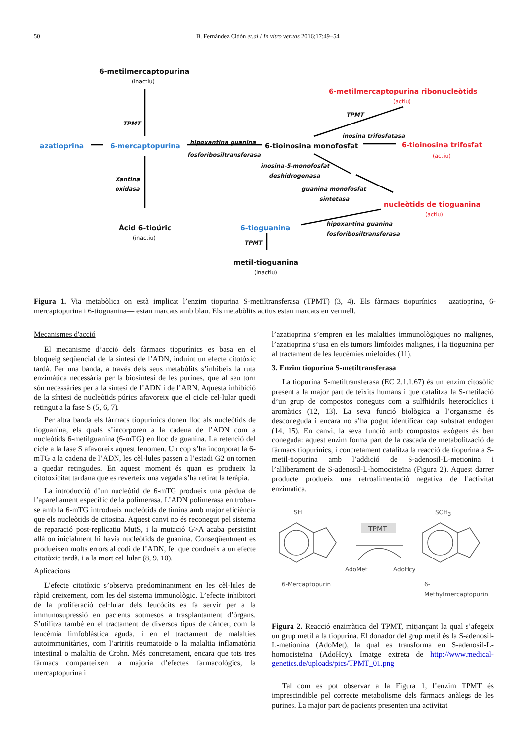50 B. Fernández Cidón et.al / In vitro veritas 2016;17:49−54
6-metilmercaptopurina
(inactiu)
TPMT
azatioprina 6-mercaptopurina
hipoxantina guanina
fosforibosiltransferasa
6-tioinosina monofosfat
6-metilmercaptopurina ribonucleòtids
(actiu)
TPMT
inosina trifosfatasa
6-tioinosina trifosfat
(actiu)
inosina-5-monofosfat
deshidrogenasa
Xantina
oxidasa
guanina monofosfat
sintetasa
nucleòtids de tioguanina
(actiu)
Àcid 6-tioúric
(inactiu)
6-tioguanina
hipoxantina guanina
fosforibosiltransferasa
TPMT
metil-tioguanina
(inactiu)
Figura 1. Via metabòlica on està implicat l’enzim tiopurina S-metiltransferasa (TPMT) (3, 4). Els fàrmacs tiopurínics —azatioprina, 6-mercaptopurina i 6-tioguanina— estan marcats amb blau. Els metabòlits actius estan marcats en vermell.
Mecanismes d'acció
El mecanisme d’acció dels fàrmacs tiopurínics es basa en el bloqueig seqüencial de la síntesi de l’ADN, induint un efecte citotòxic tardà. Per una banda, a través dels seus metabòlits s’inhibeix la ruta enzimàtica necessària per la biosíntesi de les purines, que al seu torn són necessàries per a la síntesi de l’ADN i de l’ARN. Aquesta inhibició de la síntesi de nucleòtids púrics afavoreix que el cicle cel·lular quedi retingut a la fase S (5, 6, 7).
Per altra banda els fàrmacs tiopurínics donen lloc als nucleòtids de tioguanina, els quals s’incorporen a la cadena de l’ADN com a nucleòtids 6-metilguanina (6-mTG) en lloc de guanina. La retenció del cicle a la fase S afavoreix aquest fenomen. Un cop s’ha incorporat la 6-mTG a la cadena de l’ADN, les cèl·lules passen a l’estadi G2 on tornen a quedar retingudes. En aquest moment és quan es produeix la citotoxicitat tardana que es reverteix una vegada s’ha retirat la teràpia.
La introducció d’un nucleòtid de 6-mTG produeix una pèrdua de l’aparellament específic de la polimerasa. L’ADN polimerasa en trobar-se amb la 6-mTG introdueix nucleòtids de timina amb major eficiència que els nucleòtids de citosina. Aquest canvi no és reconegut pel sistema de reparació post-replicatiu MutS, i la mutació G>A acaba persistint allà on inicialment hi havia nucleòtids de guanina. Conseqüentment es produeixen molts errors al codi de l’ADN, fet que condueix a un efecte citotòxic tardà, i a la mort cel·lular (8, 9, 10).
Aplicacions
L’efecte citotòxic s’observa predominantment en les cèl·lules de ràpid creixement, com les del sistema immunològic. L’efecte inhibitori de la proliferació cel·lular dels leucòcits es fa servir per a la immunosupressió en pacients sotmesos a trasplantament d’òrgans. S’utilitza també en el tractament de diversos tipus de càncer, com la leucèmia limfoblàstica aguda, i en el tractament de malalties autoimmunitàries, com l’artritis reumatoide o la malaltia inflamatòria intestinal o malaltia de Crohn. Més concretament, encara que tots tres fàrmacs comparteixen la majoria d’efectes farmacològics, la mercaptopurina i
l’azatioprina s’empren en les malalties immunològiques no malignes, l’azatioprina s’usa en els tumors limfoides malignes, i la tioguanina per al tractament de les leucèmies mieloides (11).
3. Enzim tiopurina S-metiltransferasa
La tiopurina S-metiltransferasa (EC 2.1.1.67) és un enzim citosòlic present a la major part de teixits humans i que catalitza la S-metilació d’un grup de compostos coneguts com a sulfhidrils heterocíclics i aromàtics (12, 13). La seva funció biològica a l’organisme és desconeguda i encara no s’ha pogut identificar cap substrat endogen (14, 15). En canvi, la seva funció amb compostos exògens és ben coneguda: aquest enzim forma part de la cascada de metabolització de fàrmacs tiopurínics, i concretament catalitza la reacció de tiopurina a S-metil-tiopurina amb l’addició de S-adenosil-L-metionina i l’alliberament de S-adenosil-L-homocisteïna (Figura 2). Aquest darrer producte produeix una retroalimentació negativa de l’activitat enzimàtica.
SH SCH<sub>3</sub>
TPMT
AdoMet AdoHcy
6-Mercaptopurin 6-Methylmercaptopurin
Figura 2. Reacció enzimàtica del TPMT, mitjançant la qual s’afegeix un grup metil a la tiopurina. El donador del grup metil és la S-adenosil-L-metionina (AdoMet), la qual es transforma en S-adenosil-L-homocisteïna (AdoHcy). Imatge extreta de http://www.medical-genetics.de/uploads/pics/TPMT_01.png
Tal com es pot observar a la Figura 1, l’enzim TPMT és imprescindible pel correcte metabolisme dels fàrmacs anàlegs de les purines. La major part de pacients presenten una activitat